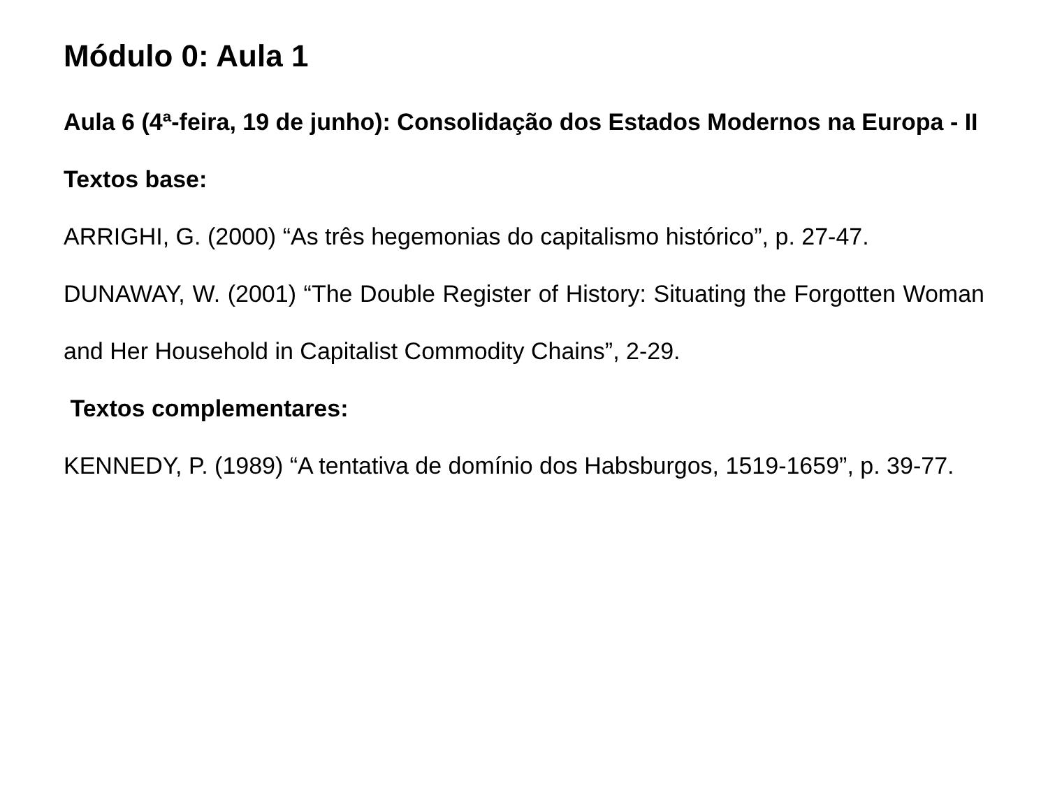Módulo 0: Aula 1
Aula 6 (4ª-feira, 19 de junho): Consolidação dos Estados Modernos na Europa - II
Textos base:
ARRIGHI, G. (2000) “As três hegemonias do capitalismo histórico”, p. 27-47.
DUNAWAY, W. (2001) “The Double Register of History: Situating the Forgotten Woman and Her Household in Capitalist Commodity Chains”, 2-29.
Textos complementares:
KENNEDY, P. (1989) “A tentativa de domínio dos Habsburgos, 1519-1659”, p. 39-77.